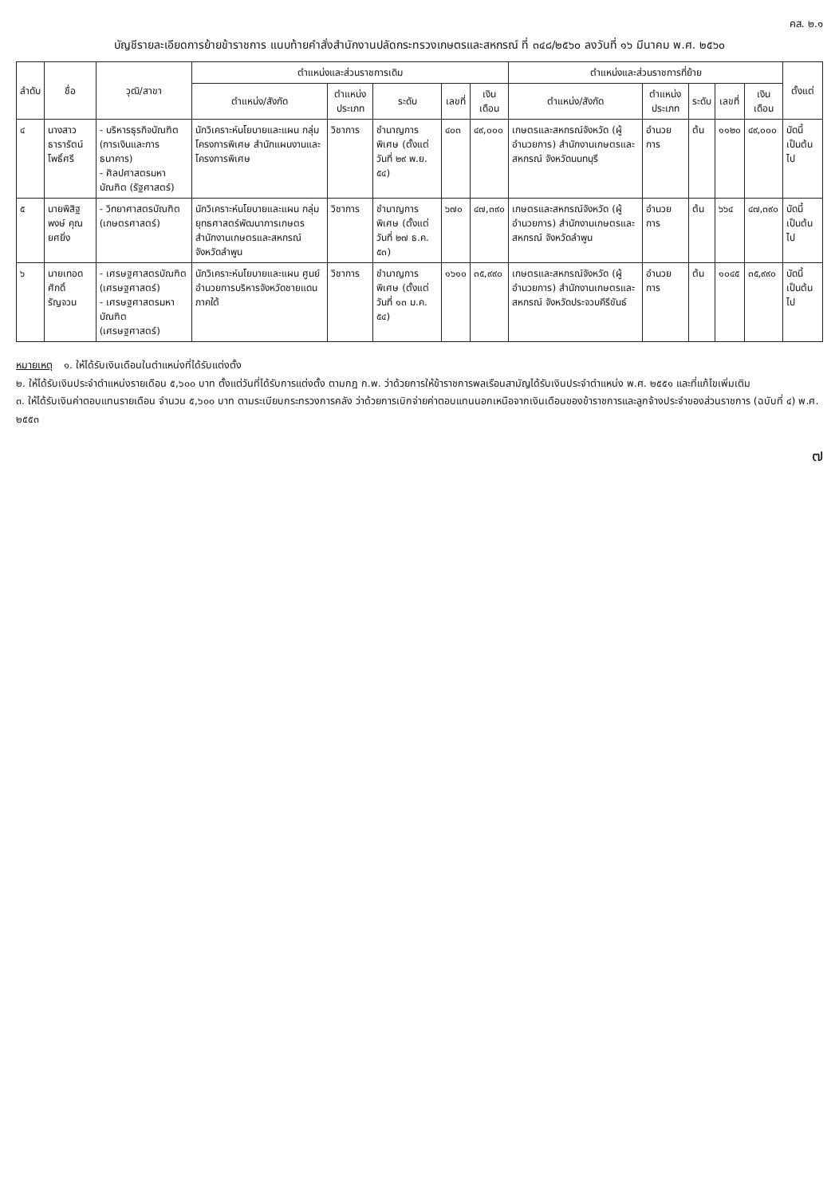คส. ๒.๑
บัญชีรายละเอียดการย้ายข้าราชการ แนบท้ายคำสั่งสำนักงานปลัดกระทรวงเกษตรและสหกรณ์ ที่ ๓๔๘/๒๕๖๐ ลงวันที่ ๑๖ มีนาคม พ.ศ. ๒๕๖๐
| ลำดับ | ชื่อ | วุฒิ/สาขา | ตำแหน่งและส่วนราชการเดิม | | | | | ตำแหน่งและส่วนราชการที่ย้าย | | | | | ตั้งแต่ |
| --- | --- | --- | --- | --- | --- | --- | --- | --- | --- | --- | --- | --- | --- |
| | | | ตำแหน่ง/สังกัด | ตำแหน่งประเภท | ระดับ | เลขที่ | เงินเดือน | ตำแหน่ง/สังกัด | ตำแหน่งประเภท | ระดับ | เลขที่ | เงินเดือน | |
| ๔ | นางสาวธารารัตน์ โพธิ์ศรี | - บริหารธุรกิจบัณฑิต (การเงินและการธนาคาร) - ศิลปศาสตรมหาบัณฑิต (รัฐศาสตร์) | นักวิเคราะห์นโยบายและแผน กลุ่มโครงการพิเศษ สำนักแผนงานและโครงการพิเศษ | วิชาการ | ชำนาญการพิเศษ (ตั้งแต่วันที่ ๒๙ พ.ย. ๕๔) | ๔๐๓ | ๔๙,๐๐๐ | เกษตรและสหกรณ์จังหวัด (ผู้อำนวยการ) สำนักงานเกษตรและสหกรณ์ จังหวัดนนทบุรี | อำนวยการ | ต้น | ๑๑๒๐ | ๔๙,๐๐๐ | บัดนี้เป็นต้นไป |
| ๕ | นายพิสิฐพงษ์ คุณยศยิ่ง | - วิทยาศาสตรบัณฑิต (เกษตรศาสตร์) | นักวิเคราะห์นโยบายและแผน กลุ่มยุทธศาสตร์พัฒนาการเกษตร สำนักงานเกษตรและสหกรณ์ จังหวัดลำพูน | วิชาการ | ชำนาญการพิเศษ (ตั้งแต่วันที่ ๒๗ ธ.ค. ๕๓) | ๖๗๐ | ๔๗,๓๙๐ | เกษตรและสหกรณ์จังหวัด (ผู้อำนวยการ) สำนักงานเกษตรและสหกรณ์ จังหวัดลำพูน | อำนวยการ | ต้น | ๖๖๔ | ๔๗,๓๙๐ | บัดนี้เป็นต้นไป |
| ๖ | นายเทอดศักดิ์ รัญจวน | - เศรษฐศาสตรบัณฑิต (เศรษฐศาสตร์) - เศรษฐศาสตรมหาบัณฑิต (เศรษฐศาสตร์) | นักวิเคราะห์นโยบายและแผน ศูนย์อำนวยการบริหารจังหวัดชายแดนภาคใต้ | วิชาการ | ชำนาญการพิเศษ (ตั้งแต่วันที่ ๑๓ ม.ค. ๕๔) | ๑๖๑๐ | ๓๕,๙๙๐ | เกษตรและสหกรณ์จังหวัด (ผู้อำนวยการ) สำนักงานเกษตรและสหกรณ์ จังหวัดประจวบคีรีขันธ์ | อำนวยการ | ต้น | ๑๐๔๕ | ๓๕,๙๙๐ | บัดนี้เป็นต้นไป |
หมายเหตุ ๑. ให้ได้รับเงินเดือนในตำแหน่งที่ได้รับแต่งตั้ง
๒. ให้ได้รับเงินประจำตำแหน่งรายเดือน ๕,๖๐๐ บาท ตั้งแต่วันที่ได้รับการแต่งตั้ง ตามกฎ ก.พ. ว่าด้วยการให้ข้าราชการพลเรือนสามัญได้รับเงินประจำตำแหน่ง พ.ศ. ๒๕๕๑ และที่แก้ไขเพิ่มเติม
๓. ให้ได้รับเงินค่าตอบแทนรายเดือน จำนวน ๕,๖๐๐ บาท ตามระเบียบกระทรวงการคลัง ว่าด้วยการเบิกจ่ายค่าตอบแทนนอกเหนือจากเงินเดือนของข้าราชการและลูกจ้างประจำของส่วนราชการ (ฉบับที่ ๔) พ.ศ. ๒๕๕๓
๗